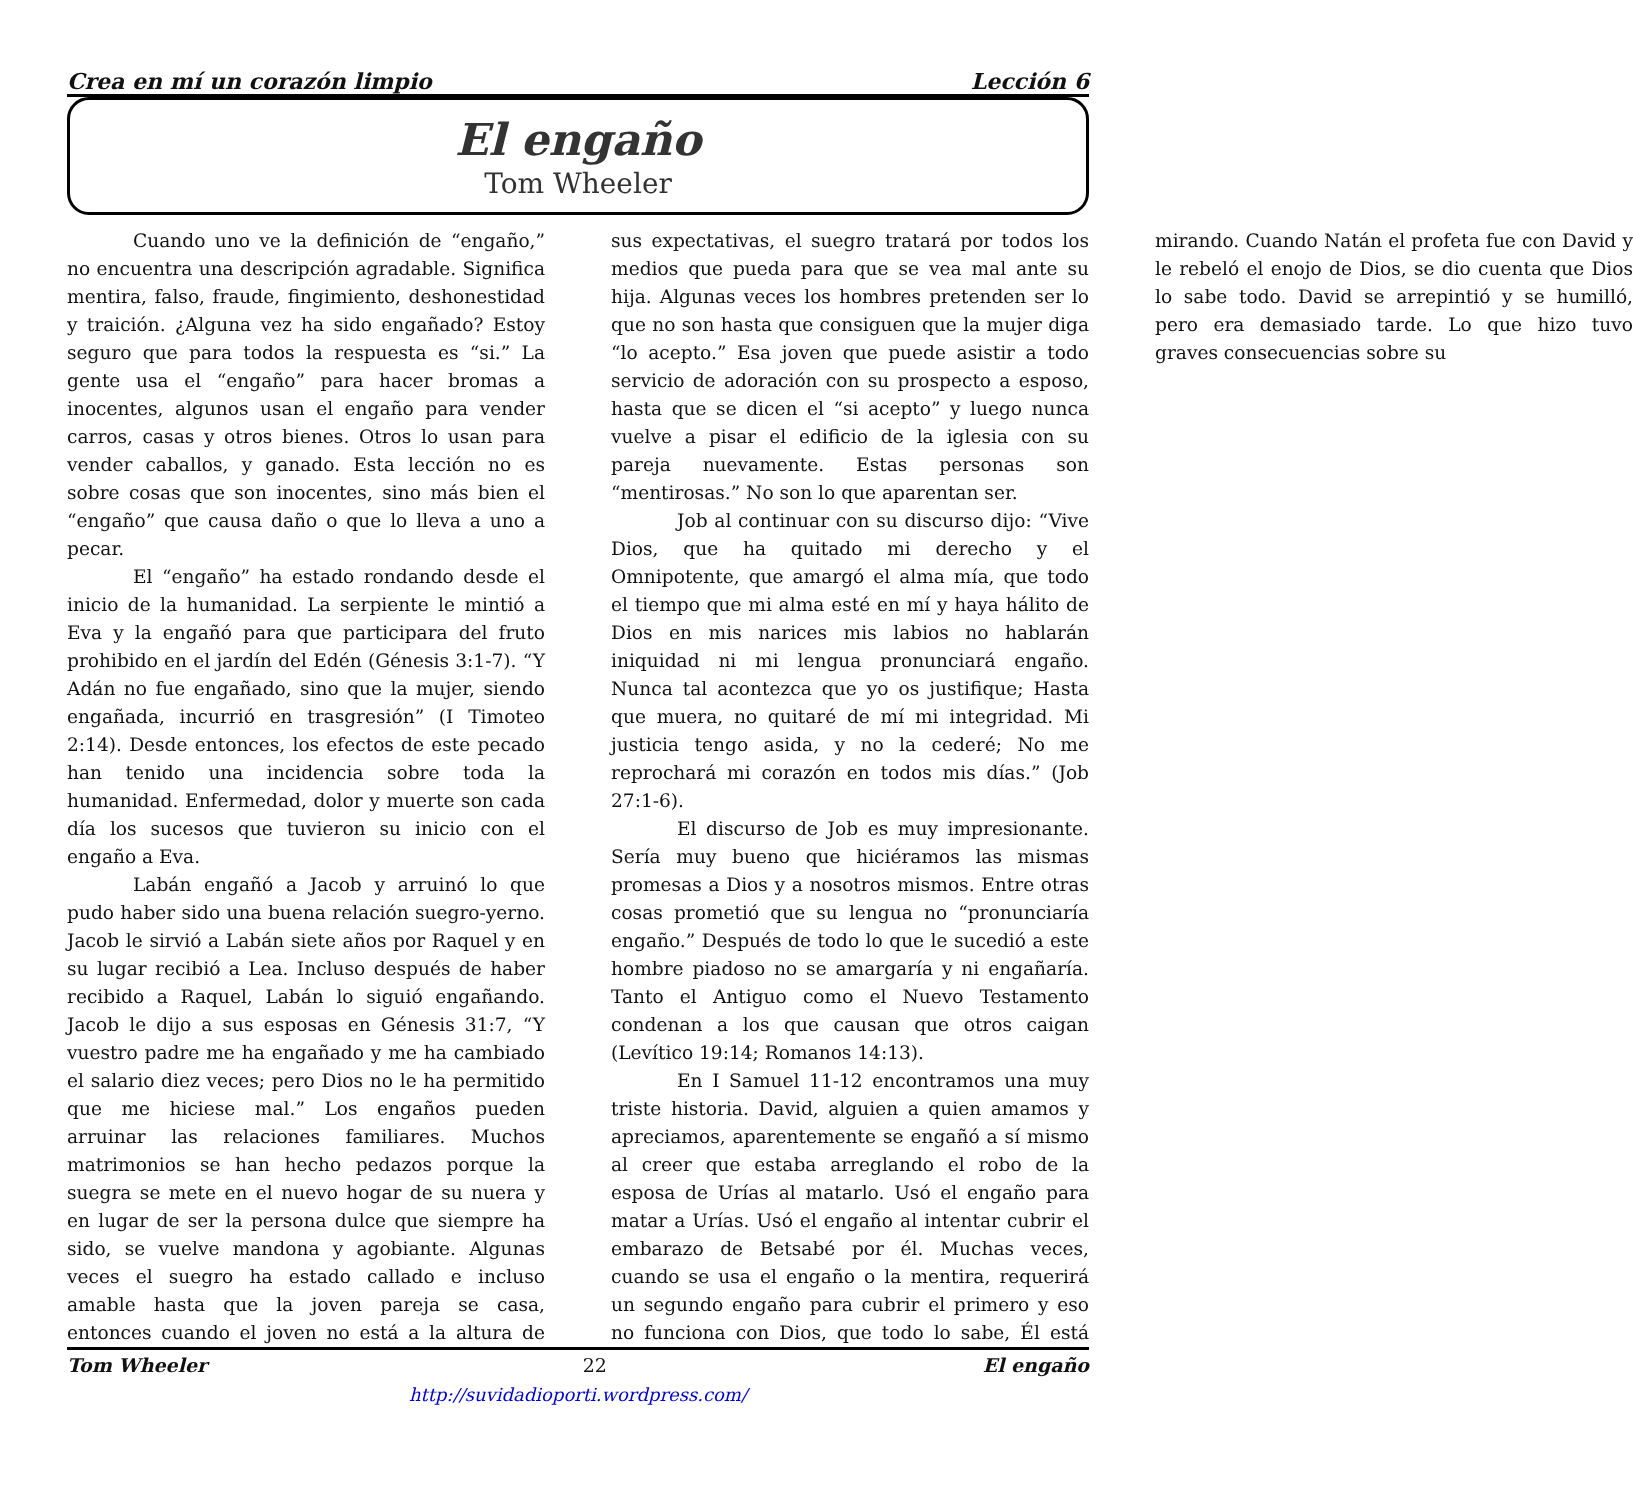Crea en mí un corazón limpio Lección 6
El engaño
Tom Wheeler
Cuando uno ve la definición de “engaño,” no encuentra una descripción agradable. Significa mentira, falso, fraude, fingimiento, deshonestidad y traición. ¿Alguna vez ha sido engañado? Estoy seguro que para todos la respuesta es “si.” La gente usa el “engaño” para hacer bromas a inocentes, algunos usan el engaño para vender carros, casas y otros bienes. Otros lo usan para vender caballos, y ganado. Esta lección no es sobre cosas que son inocentes, sino más bien el “engaño” que causa daño o que lo lleva a uno a pecar.
El “engaño” ha estado rondando desde el inicio de la humanidad. La serpiente le mintió a Eva y la engañó para que participara del fruto prohibido en el jardín del Edén (Génesis 3:1-7). “Y Adán no fue engañado, sino que la mujer, siendo engañada, incurrió en trasgresión” (I Timoteo 2:14). Desde entonces, los efectos de este pecado han tenido una incidencia sobre toda la humanidad. Enfermedad, dolor y muerte son cada día los sucesos que tuvieron su inicio con el engaño a Eva.
Labán engañó a Jacob y arruinó lo que pudo haber sido una buena relación suegro-yerno. Jacob le sirvió a Labán siete años por Raquel y en su lugar recibió a Lea. Incluso después de haber recibido a Raquel, Labán lo siguió engañando. Jacob le dijo a sus esposas en Génesis 31:7, “Y vuestro padre me ha engañado y me ha cambiado el salario diez veces; pero Dios no le ha permitido que me hiciese mal.” Los engaños pueden arruinar las relaciones familiares. Muchos matrimonios se han hecho pedazos porque la suegra se mete en el nuevo hogar de su nuera y en lugar de ser la persona dulce que siempre ha sido, se vuelve mandona y agobiante. Algunas veces el suegro ha estado callado e incluso amable hasta que la joven pareja se casa, entonces cuando el joven no está a la altura de sus expectativas, el suegro tratará por todos los medios que pueda para que se vea mal ante su hija. Algunas veces los hombres pretenden ser lo que no son hasta que consiguen que la mujer diga “lo acepto.” Esa joven que puede asistir a todo servicio de adoración con su prospecto a esposo, hasta que se dicen el “si acepto” y luego nunca vuelve a pisar el edificio de la iglesia con su pareja nuevamente. Estas personas son “mentirosas.” No son lo que aparentan ser.
Job al continuar con su discurso dijo: “Vive Dios, que ha quitado mi derecho y el Omnipotente, que amargó el alma mía, que todo el tiempo que mi alma esté en mí y haya hálito de Dios en mis narices mis labios no hablarán iniquidad ni mi lengua pronunciará engaño. Nunca tal acontezca que yo os justifique; Hasta que muera, no quitaré de mí mi integridad. Mi justicia tengo asida, y no la cederé; No me reprochará mi corazón en todos mis días.” (Job 27:1-6).
El discurso de Job es muy impresionante. Sería muy bueno que hiciéramos las mismas promesas a Dios y a nosotros mismos. Entre otras cosas prometió que su lengua no “pronunciaría engaño.” Después de todo lo que le sucedió a este hombre piadoso no se amargaría y ni engañaría. Tanto el Antiguo como el Nuevo Testamento condenan a los que causan que otros caigan (Levítico 19:14; Romanos 14:13).
En I Samuel 11-12 encontramos una muy triste historia. David, alguien a quien amamos y apreciamos, aparentemente se engañó a sí mismo al creer que estaba arreglando el robo de la esposa de Urías al matarlo. Usó el engaño para matar a Urías. Usó el engaño al intentar cubrir el embarazo de Betsabé por él. Muchas veces, cuando se usa el engaño o la mentira, requerirá un segundo engaño para cubrir el primero y eso no funciona con Dios, que todo lo sabe, Él está mirando. Cuando Natán el profeta fue con David y le rebeló el enojo de Dios, se dio cuenta que Dios lo sabe todo. David se arrepintió y se humilló, pero era demasiado tarde. Lo que hizo tuvo graves consecuencias sobre su
Tom Wheeler 22 El engaño
http://suvidadioporti.wordpress.com/